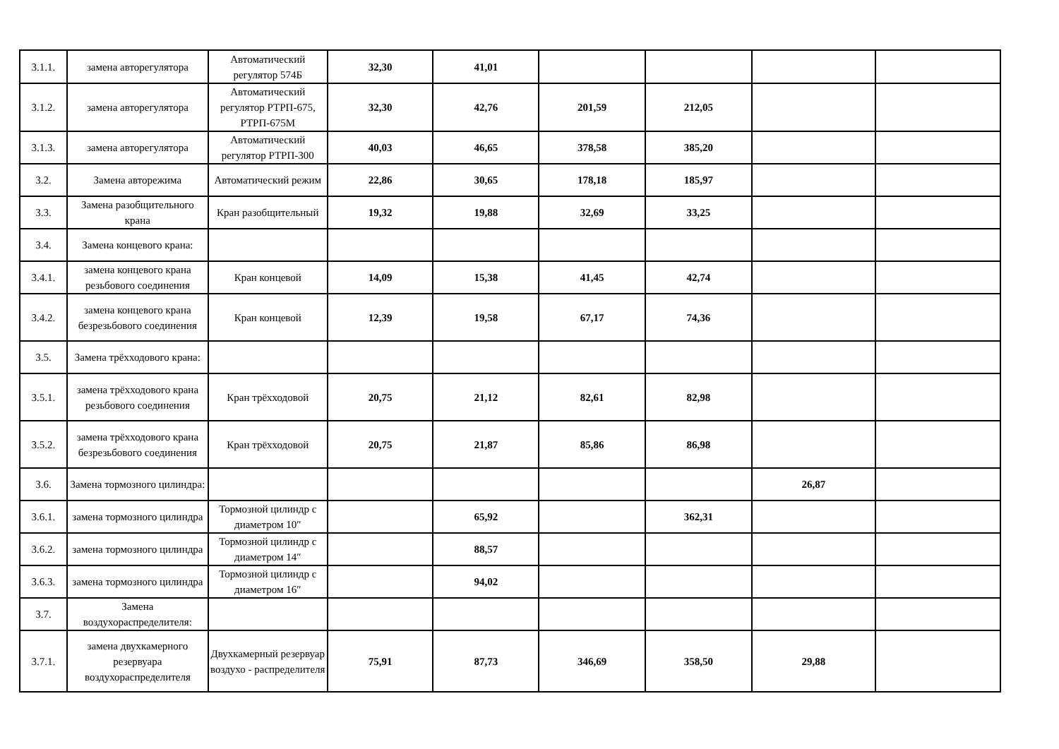| 3.1.1. | замена авторегулятора | Автоматический регулятор 574Б | 32,30 | 41,01 | | | | |
| 3.1.2. | замена авторегулятора | Автоматический регулятор РТРП-675, РТРП-675М | 32,30 | 42,76 | 201,59 | 212,05 | | |
| 3.1.3. | замена авторегулятора | Автоматический регулятор РТРП-300 | 40,03 | 46,65 | 378,58 | 385,20 | | |
| 3.2. | Замена авторежима | Автоматический режим | 22,86 | 30,65 | 178,18 | 185,97 | | |
| 3.3. | Замена разобщительного крана | Кран разобщительный | 19,32 | 19,88 | 32,69 | 33,25 | | |
| 3.4. | Замена концевого крана: | | | | | | | |
| 3.4.1. | замена концевого крана резьбового соединения | Кран концевой | 14,09 | 15,38 | 41,45 | 42,74 | | |
| 3.4.2. | замена концевого крана безрезьбового соединения | Кран концевой | 12,39 | 19,58 | 67,17 | 74,36 | | |
| 3.5. | Замена трёхходового крана: | | | | | | | |
| 3.5.1. | замена трёхходового крана резьбового соединения | Кран трёхходовой | 20,75 | 21,12 | 82,61 | 82,98 | | |
| 3.5.2. | замена трёхходового крана безрезьбового соединения | Кран трёхходовой | 20,75 | 21,87 | 85,86 | 86,98 | | |
| 3.6. | Замена тормозного цилиндра: | | | | | | 26,87 | |
| 3.6.1. | замена тормозного цилиндра | Тормозной цилиндр с диаметром 10″ | | 65,92 | | 362,31 | | |
| 3.6.2. | замена тормозного цилиндра | Тормозной цилиндр с диаметром 14″ | | 88,57 | | | | |
| 3.6.3. | замена тормозного цилиндра | Тормозной цилиндр с диаметром 16″ | | 94,02 | | | | |
| 3.7. | Замена воздухораспределителя: | | | | | | | |
| 3.7.1. | замена двухкамерного резервуара воздухораспределителя | Двухкамерный резервуар воздухо - распределителя | 75,91 | 87,73 | 346,69 | 358,50 | 29,88 | |